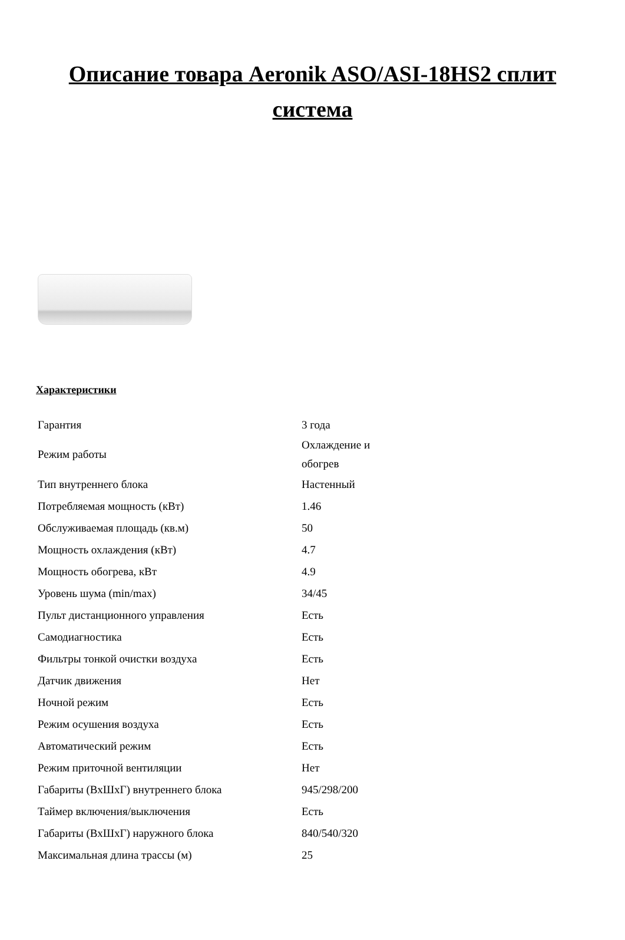Описание товара Aeronik ASO/ASI-18HS2 сплит система
Характеристики
| Гарантия | 3 года |
| Режим работы | Охлаждение и обогрев |
| Тип внутреннего блока | Настенный |
| Потребляемая мощность (кВт) | 1.46 |
| Обслуживаемая площадь (кв.м) | 50 |
| Мощность охлаждения (кВт) | 4.7 |
| Мощность обогрева, кВт | 4.9 |
| Уровень шума (min/max) | 34/45 |
| Пульт дистанционного управления | Есть |
| Самодиагностика | Есть |
| Фильтры тонкой очистки воздуха | Есть |
| Датчик движения | Нет |
| Ночной режим | Есть |
| Режим осушения воздуха | Есть |
| Автоматический режим | Есть |
| Режим приточной вентиляции | Нет |
| Габариты (ВхШхГ) внутреннего блока | 945/298/200 |
| Таймер включения/выключения | Есть |
| Габариты (ВхШхГ) наружного блока | 840/540/320 |
| Максимальная длина трассы (м) | 25 |